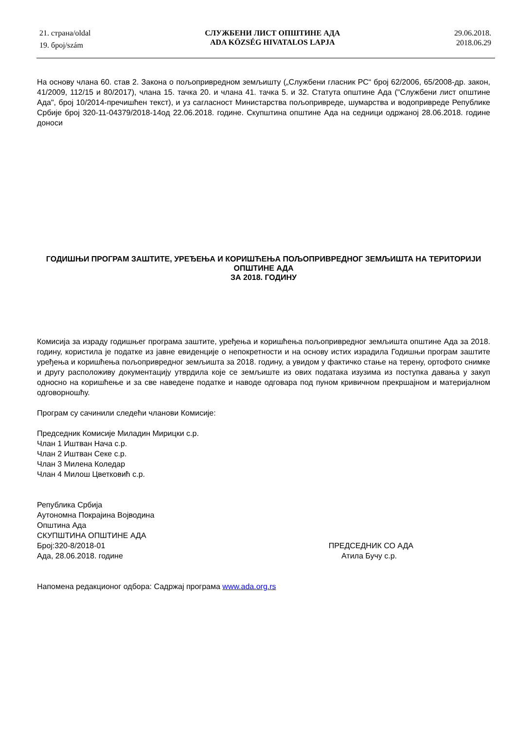21. страна/oldal
19. број/szám
СЛУЖБЕНИ ЛИСТ ОПШТИНЕ АДА
ADA KÖZSÉG HIVATALOS LAPJA
29.06.2018.
2018.06.29
На основу члана 60. став 2. Закона о пољопривредном земљишту („Службени гласник РС“ број 62/2006, 65/2008-др. закон, 41/2009, 112/15 и 80/2017), члана 15. тачка 20. и члана 41. тачка 5. и 32. Статута општине Ада ("Службени лист општине Ада", број 10/2014-пречишћен текст), и уз сагласност Министарства пољопривреде, шумарства и водопривреде Републике Србије број 320-11-04379/2018-14од 22.06.2018. године. Скупштина општине Ада на седници одржаној 28.06.2018. године доноси
ГОДИШЊИ ПРОГРАМ ЗАШТИТЕ, УРЕЂЕЊА И КОРИШЋЕЊА ПОЉОПРИВРЕДНОГ ЗЕМЉИШТА НА ТЕРИТОРИЈИ ОПШТИНЕ АДА
ЗА 2018. ГОДИНУ
Комисија за израду годишњег програма заштите, уређења и коришћења пољопривредног земљишта општине Ада за 2018. годину, користила је податке из јавне евиденције о непокретности и на основу истих израдила Годишњи програм заштите уређења и коришћења пољопривредног земљишта за 2018. годину, а увидом у фактичко стање на терену, ортофото снимке и другу расположиву документацију утврдила које се земљиште из ових података изузима из поступка давања у закуп односно на коришћење и за све наведене податке и наводе одговара под пуном кривичном прекршајном и материјалном одговорношћу.
Програм су сачинили следећи чланови Комисије:
Председник Комисије Миладин Мирицки с.р.
Члан 1 Иштван Нача с.р.
Члан 2 Иштван Секе с.р.
Члан 3 Милена Коледар
Члан 4 Милош Цветковић с.р.
Република Србија
Аутономна Покрајина Војводина
Општина Ада
СКУПШТИНА ОПШТИНЕ АДА
Број:320-8/2018-01 ПРЕДСЕДНИК СО АДА
Ада, 28.06.2018. године Атила Бучу с.р.
Напомена редакционог одбора: Садржај програма www.ada.org.rs